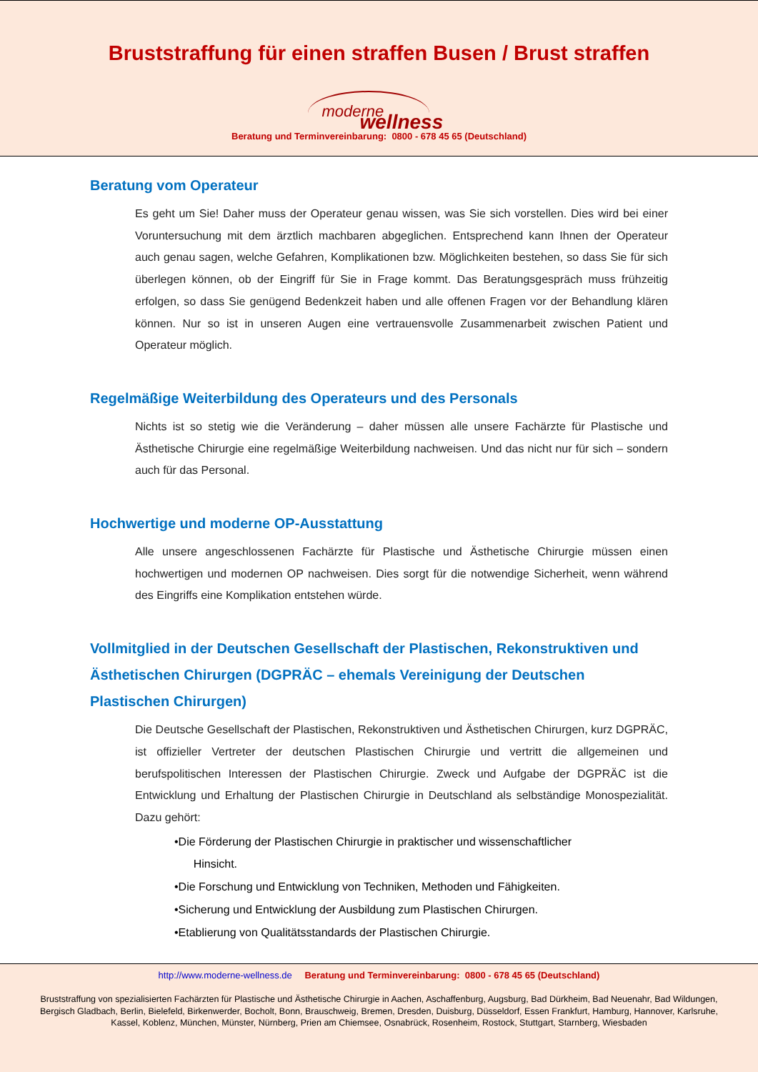Bruststraffung für einen straffen Busen / Brust straffen
moderne wellness
Beratung und Terminvereinbarung: 0800 - 678 45 65 (Deutschland)
Beratung vom Operateur
Es geht um Sie! Daher muss der Operateur genau wissen, was Sie sich vorstellen. Dies wird bei einer Voruntersuchung mit dem ärztlich machbaren abgeglichen. Entsprechend kann Ihnen der Operateur auch genau sagen, welche Gefahren, Komplikationen bzw. Möglichkeiten bestehen, so dass Sie für sich überlegen können, ob der Eingriff für Sie in Frage kommt. Das Beratungsgespräch muss frühzeitig erfolgen, so dass Sie genügend Bedenkzeit haben und alle offenen Fragen vor der Behandlung klären können. Nur so ist in unseren Augen eine vertrauensvolle Zusammenarbeit zwischen Patient und Operateur möglich.
Regelmäßige Weiterbildung des Operateurs und des Personals
Nichts ist so stetig wie die Veränderung – daher müssen alle unsere Fachärzte für Plastische und Ästhetische Chirurgie eine regelmäßige Weiterbildung nachweisen. Und das nicht nur für sich – sondern auch für das Personal.
Hochwertige und moderne OP-Ausstattung
Alle unsere angeschlossenen Fachärzte für Plastische und Ästhetische Chirurgie müssen einen hochwertigen und modernen OP nachweisen. Dies sorgt für die notwendige Sicherheit, wenn während des Eingriffs eine Komplikation entstehen würde.
Vollmitglied in der Deutschen Gesellschaft der Plastischen, Rekonstruktiven und Ästhetischen Chirurgen (DGPRÄC – ehemals Vereinigung der Deutschen Plastischen Chirurgen)
Die Deutsche Gesellschaft der Plastischen, Rekonstruktiven und Ästhetischen Chirurgen, kurz DGPRÄC, ist offizieller Vertreter der deutschen Plastischen Chirurgie und vertritt die allgemeinen und berufspolitischen Interessen der Plastischen Chirurgie. Zweck und Aufgabe der DGPRÄC ist die Entwicklung und Erhaltung der Plastischen Chirurgie in Deutschland als selbständige Monospezialität. Dazu gehört:
•Die Förderung der Plastischen Chirurgie in praktischer und wissenschaftlicher
Hinsicht.
•Die Forschung und Entwicklung von Techniken, Methoden und Fähigkeiten.
•Sicherung und Entwicklung der Ausbildung zum Plastischen Chirurgen.
•Etablierung von Qualitätsstandards der Plastischen Chirurgie.
http://www.moderne-wellness.de Beratung und Terminvereinbarung: 0800 - 678 45 65 (Deutschland)
Bruststraffung von spezialisierten Fachärzten für Plastische und Ästhetische Chirurgie in Aachen, Aschaffenburg, Augsburg, Bad Dürkheim, Bad Neuenahr, Bad Wildungen, Bergisch Gladbach, Berlin, Bielefeld, Birkenwerder, Bocholt, Bonn, Brauschweig, Bremen, Dresden, Duisburg, Düsseldorf, Essen Frankfurt, Hamburg, Hannover, Karlsruhe, Kassel, Koblenz, München, Münster, Nürnberg, Prien am Chiemsee, Osnabrück, Rosenheim, Rostock, Stuttgart, Starnberg, Wiesbaden